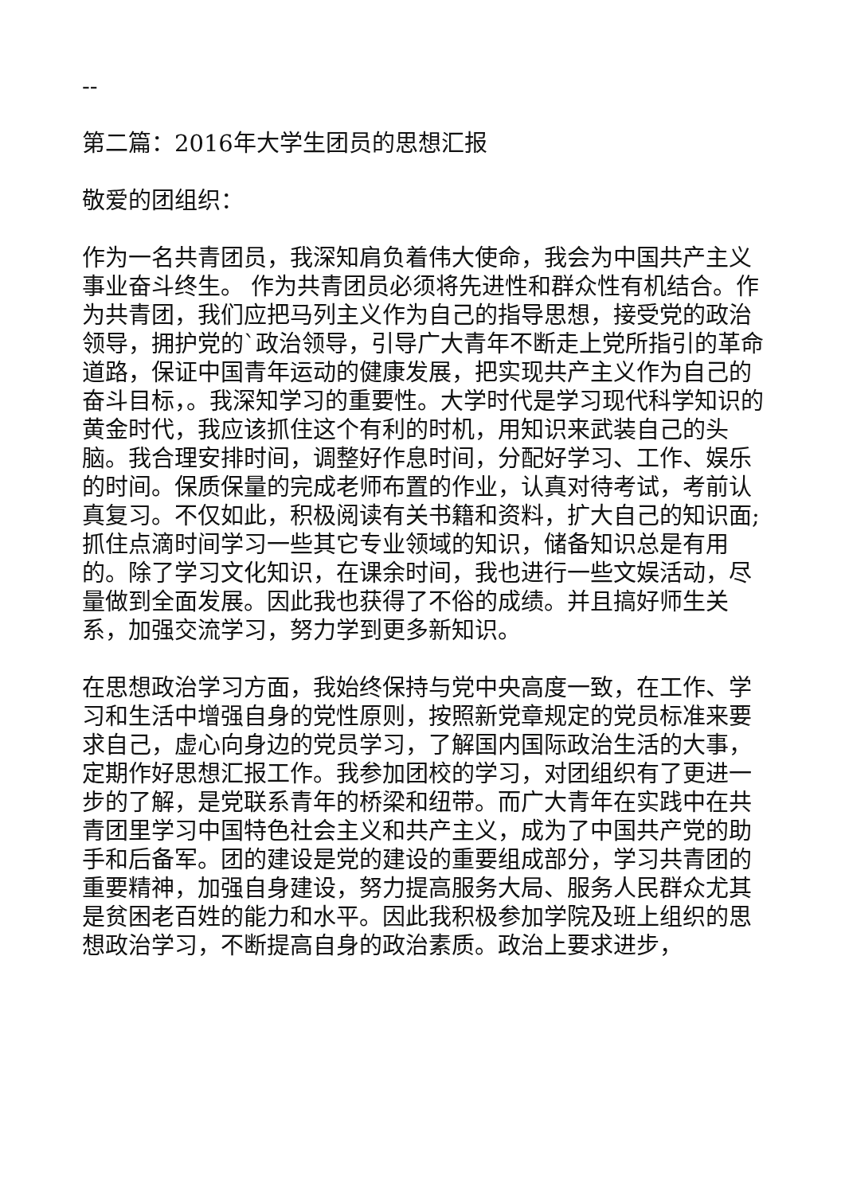--
第二篇：2016年大学生团员的思想汇报
敬爱的团组织：
作为一名共青团员，我深知肩负着伟大使命，我会为中国共产主义事业奋斗终生。 作为共青团员必须将先进性和群众性有机结合。作为共青团，我们应把马列主义作为自己的指导思想，接受党的政治领导，拥护党的`政治领导，引导广大青年不断走上党所指引的革命道路，保证中国青年运动的健康发展，把实现共产主义作为自己的奋斗目标，。我深知学习的重要性。大学时代是学习现代科学知识的黄金时代，我应该抓住这个有利的时机，用知识来武装自己的头脑。我合理安排时间，调整好作息时间，分配好学习、工作、娱乐的时间。保质保量的完成老师布置的作业，认真对待考试，考前认真复习。不仅如此，积极阅读有关书籍和资料，扩大自己的知识面;抓住点滴时间学习一些其它专业领域的知识，储备知识总是有用的。除了学习文化知识，在课余时间，我也进行一些文娱活动，尽量做到全面发展。因此我也获得了不俗的成绩。并且搞好师生关系，加强交流学习，努力学到更多新知识。
在思想政治学习方面，我始终保持与党中央高度一致，在工作、学习和生活中增强自身的党性原则，按照新党章规定的党员标准来要求自己，虚心向身边的党员学习，了解国内国际政治生活的大事，定期作好思想汇报工作。我参加团校的学习，对团组织有了更进一步的了解，是党联系青年的桥梁和纽带。而广大青年在实践中在共青团里学习中国特色社会主义和共产主义，成为了中国共产党的助手和后备军。团的建设是党的建设的重要组成部分，学习共青团的重要精神，加强自身建设，努力提高服务大局、服务人民群众尤其是贫困老百姓的能力和水平。因此我积极参加学院及班上组织的思想政治学习，不断提高自身的政治素质。政治上要求进步，